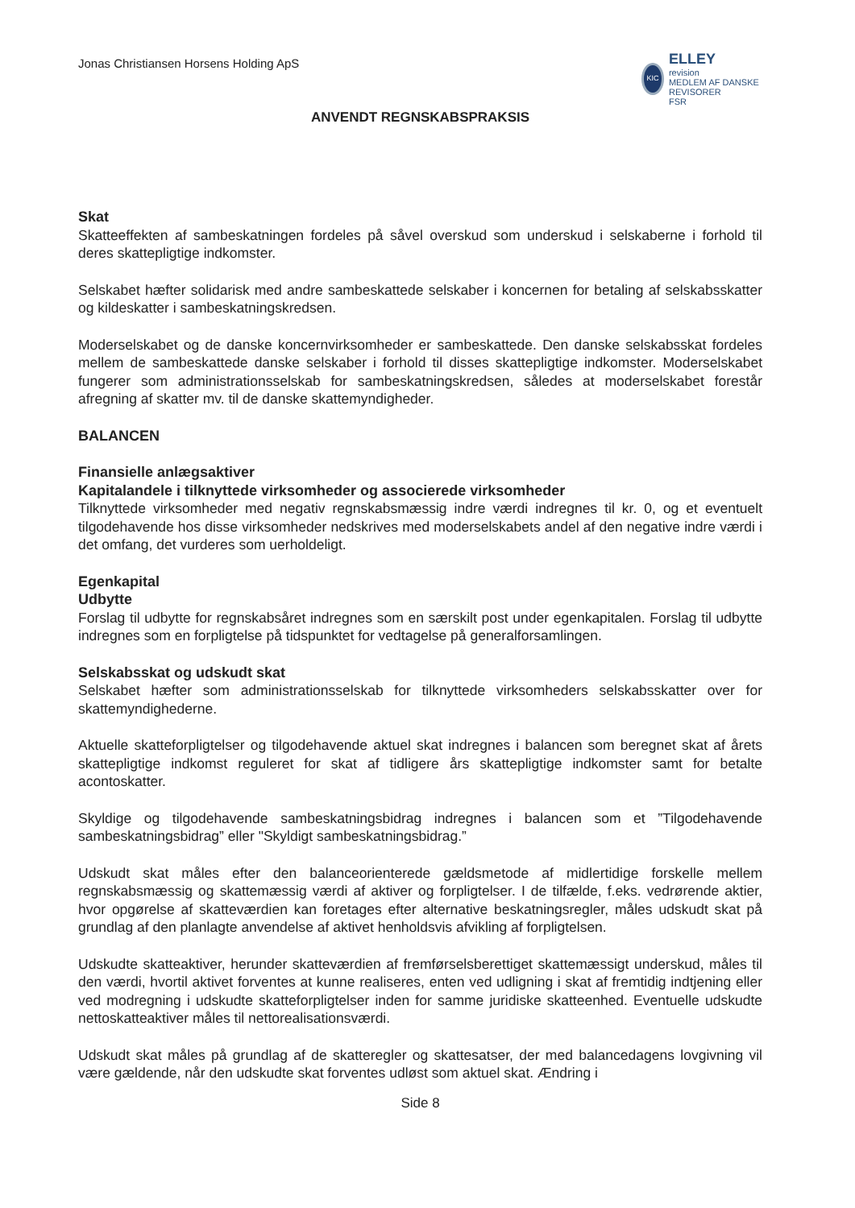Jonas Christiansen Horsens Holding ApS
KIC
ELLEY
revision
MEDLEM AF DANSKE REVISORER
FSR
ANVENDT REGNSKABSPRAKSIS
Skat
Skatteeffekten af sambeskatningen fordeles på såvel overskud som underskud i selskaberne i forhold til deres skattepligtige indkomster.
Selskabet hæfter solidarisk med andre sambeskattede selskaber i koncernen for betaling af selskabsskatter og kildeskatter i sambeskatningskredsen.
Moderselskabet og de danske koncernvirksomheder er sambeskattede. Den danske selskabsskat fordeles mellem de sambeskattede danske selskaber i forhold til disses skattepligtige indkomster. Moderselskabet fungerer som administrationsselskab for sambeskatningskredsen, således at moderselskabet forestår afregning af skatter mv. til de danske skattemyndigheder.
BALANCEN
Finansielle anlægsaktiver
Kapitalandele i tilknyttede virksomheder og associerede virksomheder
Tilknyttede virksomheder med negativ regnskabsmæssig indre værdi indregnes til kr. 0, og et eventuelt tilgodehavende hos disse virksomheder nedskrives med moderselskabets andel af den negative indre værdi i det omfang, det vurderes som uerholdeligt.
Egenkapital
Udbytte
Forslag til udbytte for regnskabsåret indregnes som en særskilt post under egenkapitalen. Forslag til udbytte indregnes som en forpligtelse på tidspunktet for vedtagelse på generalforsamlingen.
Selskabsskat og udskudt skat
Selskabet hæfter som administrationsselskab for tilknyttede virksomheders selskabsskatter over for skattemyndighederne.
Aktuelle skatteforpligtelser og tilgodehavende aktuel skat indregnes i balancen som beregnet skat af årets skattepligtige indkomst reguleret for skat af tidligere års skattepligtige indkomster samt for betalte acontoskatter.
Skyldige og tilgodehavende sambeskatningsbidrag indregnes i balancen som et ”Tilgodehavende sambeskatningsbidrag” eller "Skyldigt sambeskatningsbidrag.”
Udskudt skat måles efter den balanceorienterede gældsmetode af midlertidige forskelle mellem regnskabsmæssig og skattemæssig værdi af aktiver og forpligtelser. I de tilfælde, f.eks. vedrørende aktier, hvor opgørelse af skatteværdien kan foretages efter alternative beskatningsregler, måles udskudt skat på grundlag af den planlagte anvendelse af aktivet henholdsvis afvikling af forpligtelsen.
Udskudte skatteaktiver, herunder skatteværdien af fremførselsberettiget skattemæssigt underskud, måles til den værdi, hvortil aktivet forventes at kunne realiseres, enten ved udligning i skat af fremtidig indtjening eller ved modregning i udskudte skatteforpligtelser inden for samme juridiske skatteenhed. Eventuelle udskudte nettoskatteaktiver måles til nettorealisationsværdi.
Udskudt skat måles på grundlag af de skatteregler og skattesatser, der med balancedagens lovgivning vil være gældende, når den udskudte skat forventes udløst som aktuel skat. Ændring i
Side 8